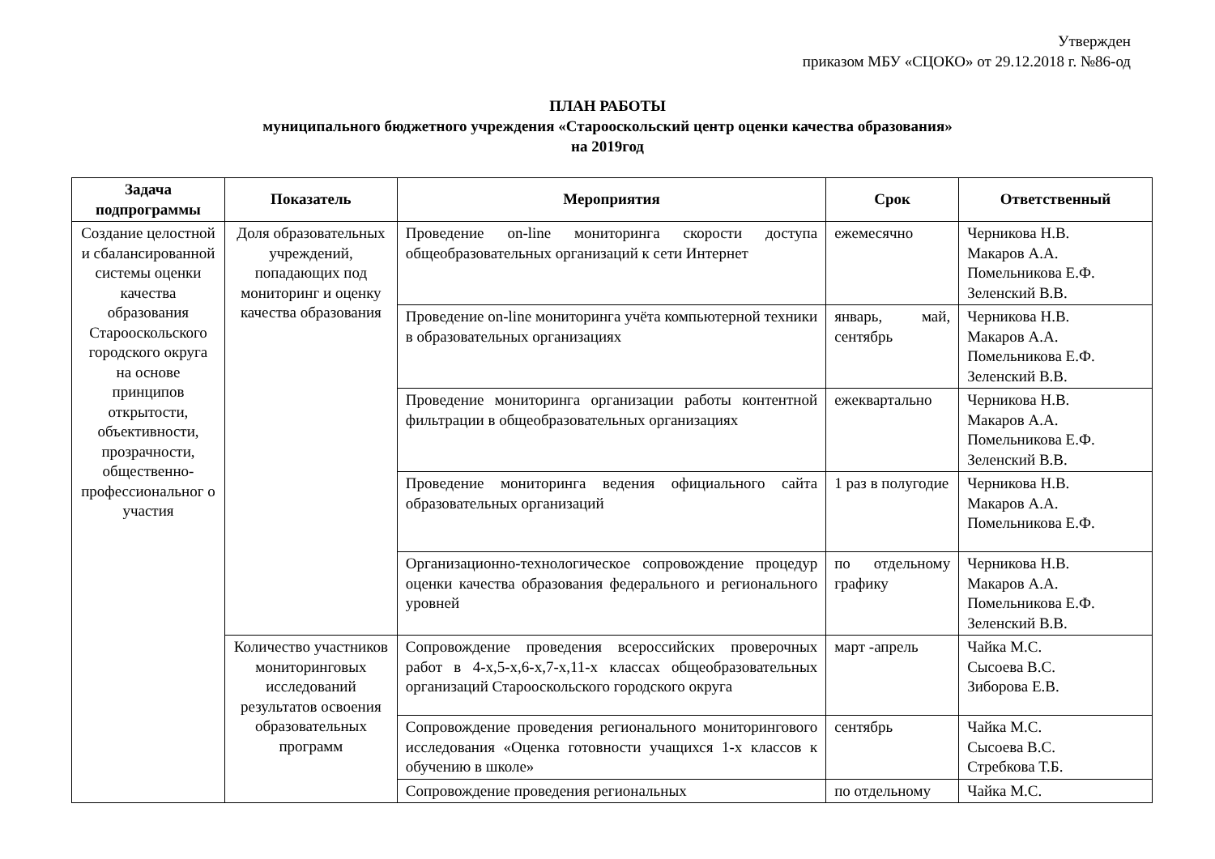Утвержден
приказом МБУ «СЦОКО» от 29.12.2018 г. №86-од
ПЛАН РАБОТЫ
муниципального бюджетного учреждения «Старооскольский центр оценки качества образования»
на 2019год
| Задача подпрограммы | Показатель | Мероприятия | Срок | Ответственный |
| --- | --- | --- | --- | --- |
| Создание целостной и сбалансированной системы оценки качества образования Старооскольского городского округа на основе принципов открытости, объективности, прозрачности, общественно-профессиональног о участия | Доля образовательных учреждений, попадающих под мониторинг и оценку качества образования | Проведение on-line мониторинга скорости доступа общеобразовательных организаций к сети Интернет | ежемесячно | Черникова Н.В. Макаров А.А. Помельникова Е.Ф. Зеленский В.В. |
| | | Проведение on-line мониторинга учёта компьютерной техники в образовательных организациях | январь, май, сентябрь | Черникова Н.В. Макаров А.А. Помельникова Е.Ф. Зеленский В.В. |
| | | Проведение мониторинга организации работы контентной фильтрации в общеобразовательных организациях | ежеквартально | Черникова Н.В. Макаров А.А. Помельникова Е.Ф. Зеленский В.В. |
| | | Проведение мониторинга ведения официального сайта образовательных организаций | 1 раз в полугодие | Черникова Н.В. Макаров А.А. Помельникова Е.Ф. |
| | | Организационно-технологическое сопровождение процедур оценки качества образования федерального и регионального уровней | по отдельному графику | Черникова Н.В. Макаров А.А. Помельникова Е.Ф. Зеленский В.В. |
| | Количество участников мониторинговых исследований результатов освоения образовательных программ | Сопровождение проведения всероссийских проверочных работ в 4-х,5-х,6-х,7-х,11-х классах общеобразовательных организаций Старооскольского городского округа | март -апрель | Чайка М.С. Сысоева В.С. Зиборова Е.В. |
| | | Сопровождение проведения регионального мониторингового исследования «Оценка готовности учащихся 1-х классов к обучению в школе» | сентябрь | Чайка М.С. Сысоева В.С. Стребкова Т.Б. |
| | | Сопровождение проведения региональных | по отдельному | Чайка М.С. |